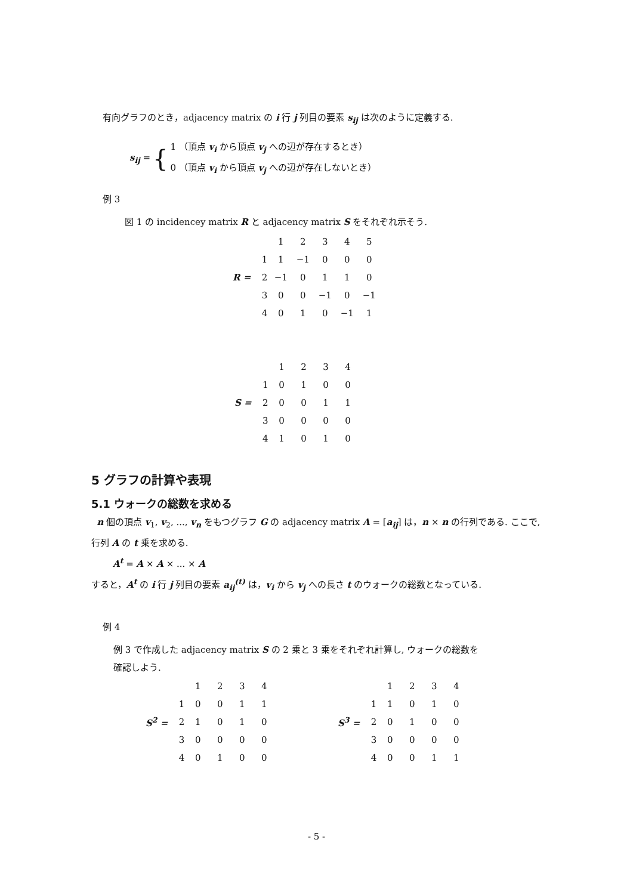有向グラフのとき，adjacency matrix の i 行 j 列目の要素 s<sub>ij</sub> は次のように定義する.
s<sub>ij</sub> = {
1 （頂点 v<sub>i</sub> から頂点 v<sub>j</sub> への辺が存在するとき）
0 （頂点 v<sub>i</sub> から頂点 v<sub>j</sub> への辺が存在しないとき）
例 3
図 1 の incidencey matrix R と adjacency matrix S をそれぞれ示そう.
| | | 1 | 2 | 3 | 4 | 5 |
| | 1 | 1 | −1 | 0 | 0 | 0 |
| R = | 2 | −1 | 0 | 1 | 1 | 0 |
| | 3 | 0 | 0 | −1 | 0 | −1 |
| | 4 | 0 | 1 | 0 | −1 | 1 |
| | | 1 | 2 | 3 | 4 |
| | 1 | 0 | 1 | 0 | 0 |
| S = | 2 | 0 | 0 | 1 | 1 |
| | 3 | 0 | 0 | 0 | 0 |
| | 4 | 1 | 0 | 1 | 0 |
5 グラフの計算や表現
5.1 ウォークの総数を求める
n 個の頂点 v<sub>1</sub>, v<sub>2</sub>, ..., v<sub>n</sub> をもつグラフ G の adjacency matrix A = [a<sub>ij</sub>] は，n × n の行列である. ここで, 行列 A の t 乗を求める.
A<sup>t</sup> = A × A × ... × A
すると，A<sup>t</sup> の i 行 j 列目の要素 a<sub>ij</sub><sup>(t)</sup> は，v<sub>i</sub> から v<sub>j</sub> への長さ t のウォークの総数となっている.
例 4
例 3 で作成した adjacency matrix S の 2 乗と 3 乗をそれぞれ計算し, ウォークの総数を
確認しよう.
| | | 1 | 2 | 3 | 4 |
| | 1 | 0 | 0 | 1 | 1 |
| S<sup>2</sup> = | 2 | 1 | 0 | 1 | 0 |
| | 3 | 0 | 0 | 0 | 0 |
| | 4 | 0 | 1 | 0 | 0 |
| | | 1 | 2 | 3 | 4 |
| | 1 | 1 | 0 | 1 | 0 |
| S<sup>3</sup> = | 2 | 0 | 1 | 0 | 0 |
| | 3 | 0 | 0 | 0 | 0 |
| | 4 | 0 | 0 | 1 | 1 |
- 5 -